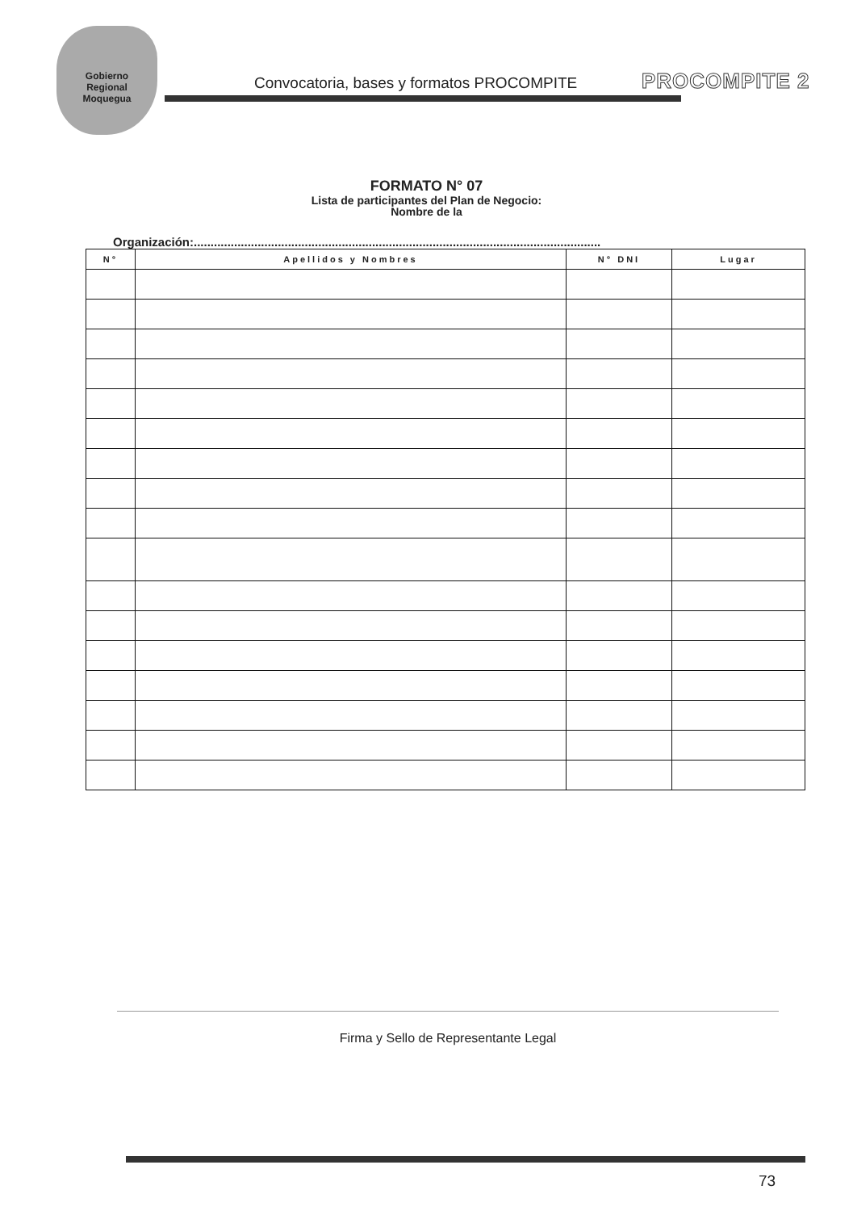Gobierno
Regional
Moquegua
Convocatoria, bases y formatos PROCOMPITE
PROCOMPITE 2
FORMATO N° 07
Lista de participantes del Plan de Negocio:
Nombre de la
Organización:.........................................................................................................................
| N° | Apellidos y Nombres | N° DNI | Lugar |
| --- | --- | --- | --- |
Firma y Sello de Representante Legal
73